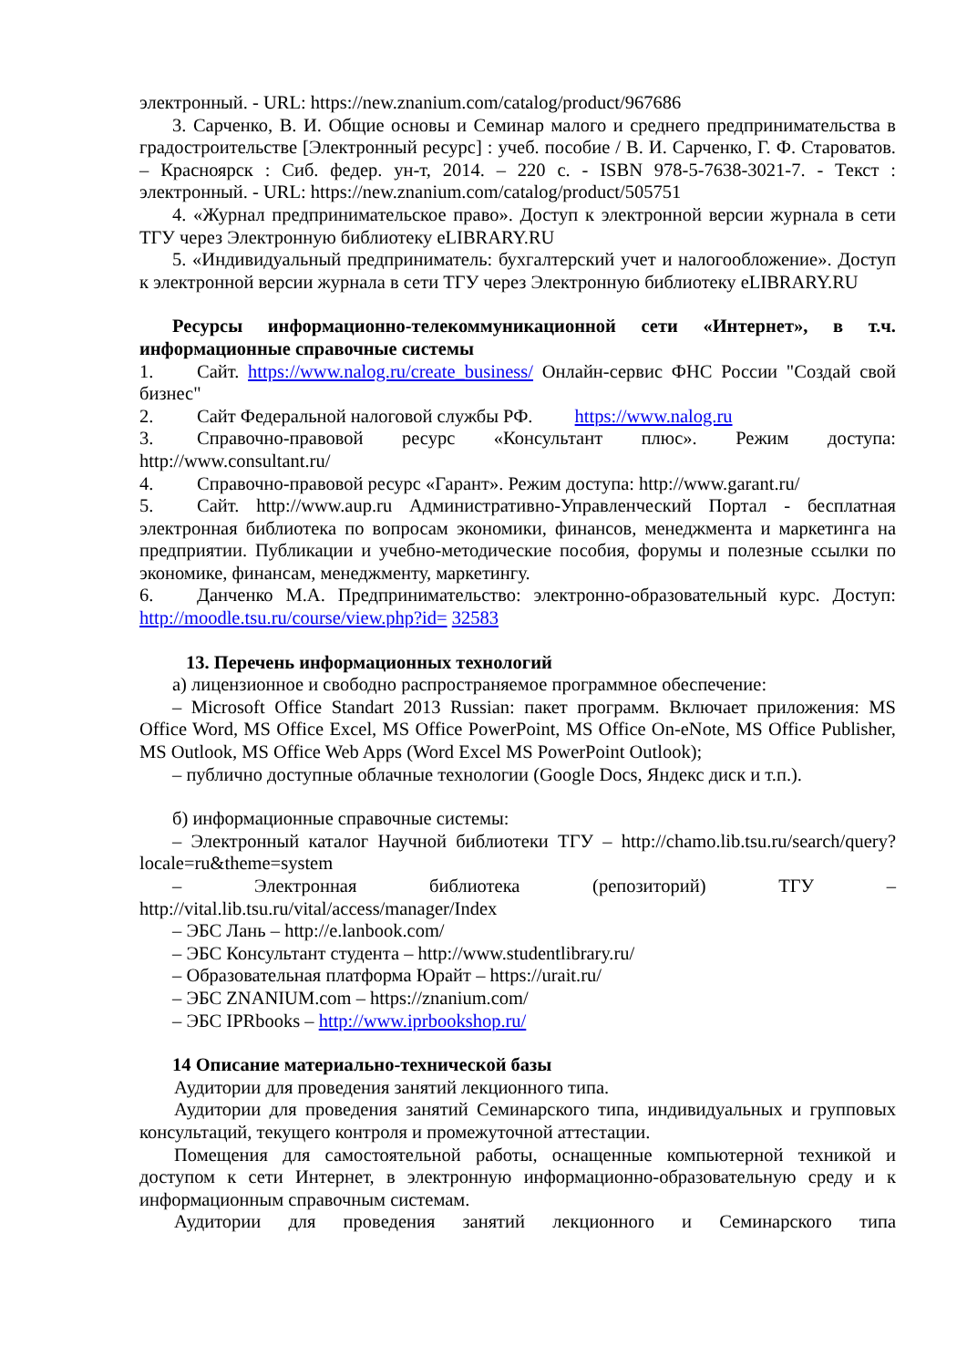электронный. - URL: https://new.znanium.com/catalog/product/967686
3. Сарченко, В. И. Общие основы и Семинар малого и среднего предпринимательства в градостроительстве [Электронный ресурс] : учеб. пособие / В. И. Сарченко, Г. Ф. Староватов. – Красноярск : Сиб. федер. ун-т, 2014. – 220 с. - ISBN 978-5-7638-3021-7. - Текст : электронный. - URL: https://new.znanium.com/catalog/product/505751
4. «Журнал предпринимательское право». Доступ к электронной версии журнала в сети ТГУ через Электронную библиотеку eLIBRARY.RU
5. «Индивидуальный предприниматель: бухгалтерский учет и налогообложение». Доступ к электронной версии журнала в сети ТГУ через Электронную библиотеку eLIBRARY.RU
Ресурсы информационно-телекоммуникационной сети «Интернет», в т.ч. информационные справочные системы
1. Сайт. https://www.nalog.ru/create_business/ Онлайн-сервис ФНС России "Создай свой бизнес"
2. Сайт Федеральной налоговой службы РФ. https://www.nalog.ru
3. Справочно-правовой ресурс «Консультант плюс». Режим доступа: http://www.consultant.ru/
4. Справочно-правовой ресурс «Гарант». Режим доступа: http://www.garant.ru/
5. Сайт. http://www.aup.ru Административно-Управленческий Портал - бесплатная электронная библиотека по вопросам экономики, финансов, менеджмента и маркетинга на предприятии. Публикации и учебно-методические пособия, форумы и полезные ссылки по экономике, финансам, менеджменту, маркетингу.
6. Данченко М.А. Предпринимательство: электронно-образовательный курс. Доступ: http://moodle.tsu.ru/course/view.php?id= 32583
13. Перечень информационных технологий
а) лицензионное и свободно распространяемое программное обеспечение:
– Microsoft Office Standart 2013 Russian: пакет программ. Включает приложения: MS Office Word, MS Office Excel, MS Office PowerPoint, MS Office On-eNote, MS Office Publisher, MS Outlook, MS Office Web Apps (Word Excel MS PowerPoint Outlook);
– публично доступные облачные технологии (Google Docs, Яндекс диск и т.п.).
б) информационные справочные системы:
– Электронный каталог Научной библиотеки ТГУ – http://chamo.lib.tsu.ru/search/query?locale=ru&theme=system
– Электронная библиотека (репозиторий) ТГУ – http://vital.lib.tsu.ru/vital/access/manager/Index
– ЭБС Лань – http://e.lanbook.com/
– ЭБС Консультант студента – http://www.studentlibrary.ru/
– Образовательная платформа Юрайт – https://urait.ru/
– ЭБС ZNANIUM.com – https://znanium.com/
– ЭБС IPRbooks – http://www.iprbookshop.ru/
14 Описание материально-технической базы
Аудитории для проведения занятий лекционного типа.
Аудитории для проведения занятий Семинарского типа, индивидуальных и групповых консультаций, текущего контроля и промежуточной аттестации.
Помещения для самостоятельной работы, оснащенные компьютерной техникой и доступом к сети Интернет, в электронную информационно-образовательную среду и к информационным справочным системам.
Аудитории для проведения занятий лекционного и Семинарского типа